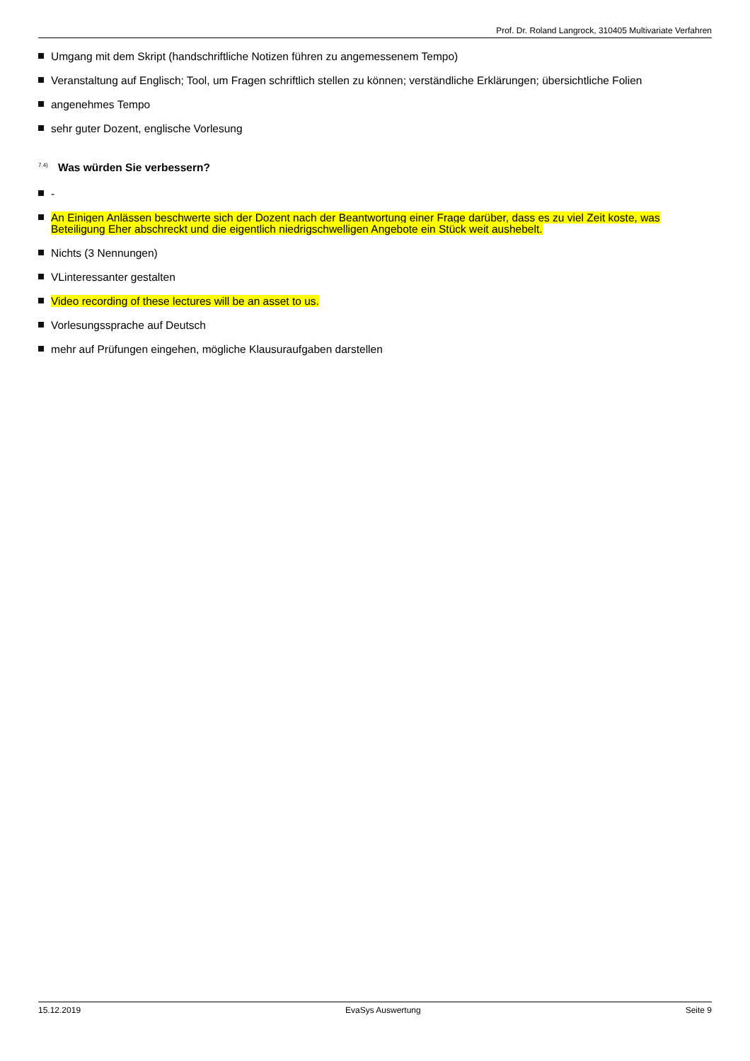Prof. Dr. Roland Langrock, 310405 Multivariate Verfahren
Umgang mit dem Skript (handschriftliche Notizen führen zu angemessenem Tempo)
Veranstaltung auf Englisch; Tool, um Fragen schriftlich stellen zu können; verständliche Erklärungen; übersichtliche Folien
angenehmes Tempo
sehr guter Dozent, englische Vorlesung
<sup>7.4)</sup> Was würden Sie verbessern?
-
An Einigen Anlässen beschwerte sich der Dozent nach der Beantwortung einer Frage darüber, dass es zu viel Zeit koste, was Beteiligung Eher abschreckt und die eigentlich niedrigschwelligen Angebote ein Stück weit aushebelt.
Nichts (3 Nennungen)
VLinteressanter gestalten
Video recording of these lectures will be an asset to us.
Vorlesungssprache auf Deutsch
mehr auf Prüfungen eingehen, mögliche Klausuraufgaben darstellen
15.12.2019 EvaSys Auswertung Seite 9